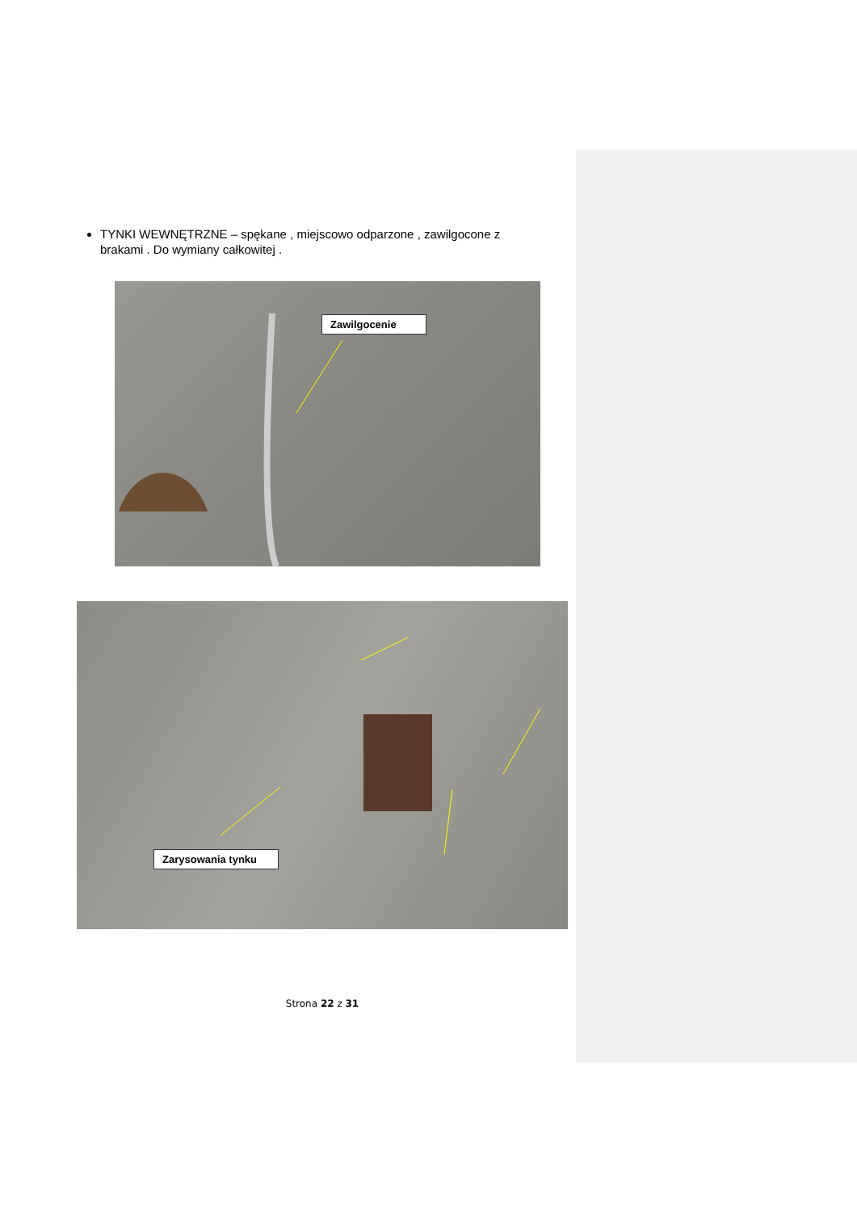TYNKI WEWNĘTRZNE – spękane , miejscowo odparzone , zawilgocone z brakami . Do wymiany całkowitej .
Zawilgocenie
Zarysowania tynku
Strona 22 z 31